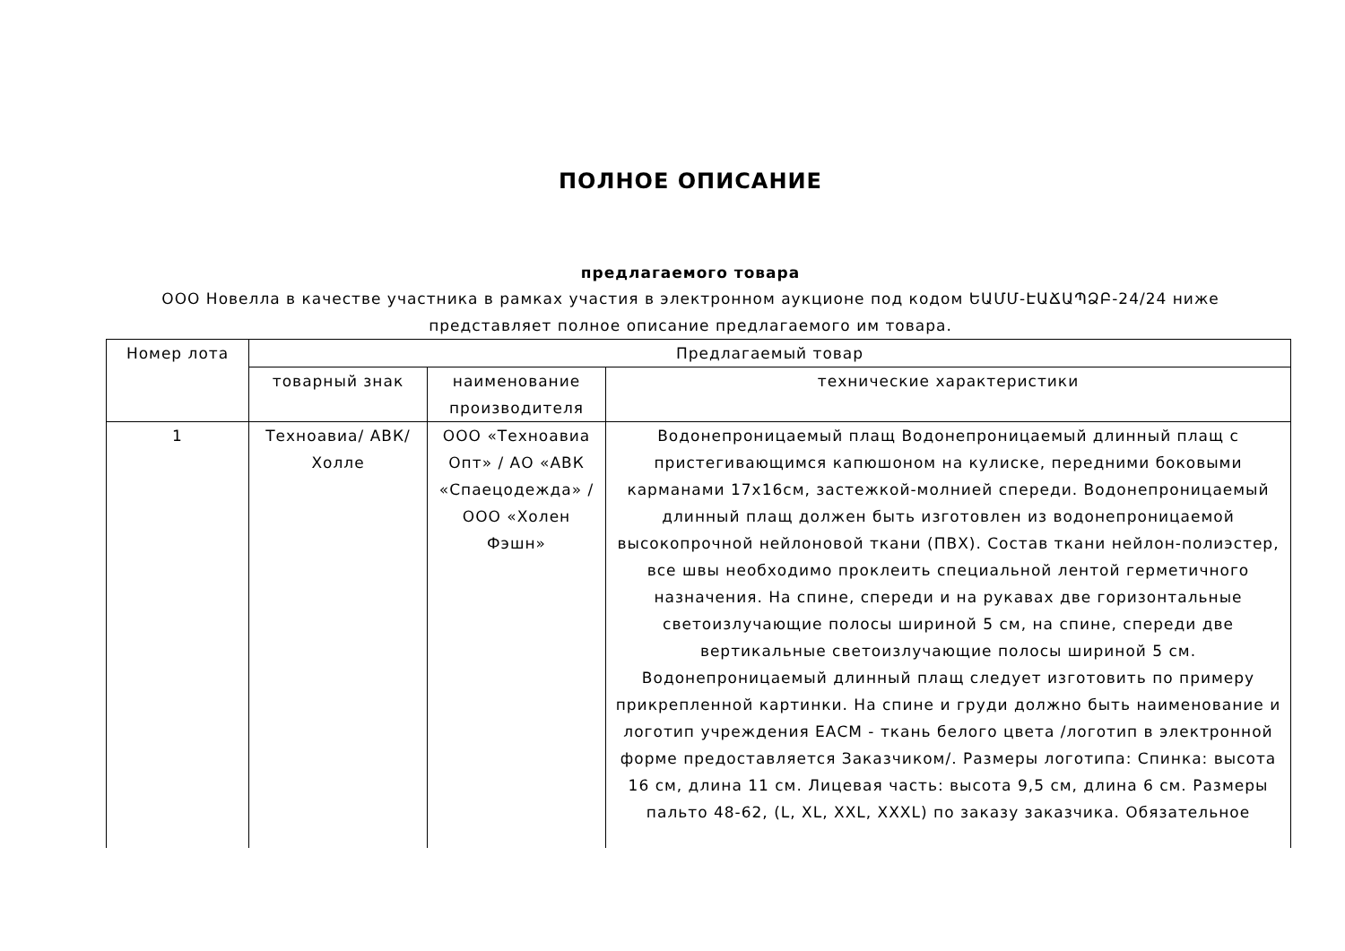ПОЛНОЕ ОПИСАНИЕ
предлагаемого товара
ООО Новелла в качестве участника в рамках участия в электронном аукционе под кодом ԵԱՄՄ-ԷԱՃԱՊՁԲ-24/24 ниже представляет полное описание предлагаемого им товара.
| Номер лота | Предлагаемый товар | | |
| | товарный знак | наименование производителя | технические характеристики |
| 1 | Техноавиа/ АВК/ Холле | ООО «Техноавиа Опт» / АО «АВК «Спаецодежда» / ООО «Холен Фэшн» | Водонепроницаемый плащ Водонепроницаемый длинный плащ с пристегивающимся капюшоном на кулиске, передними боковыми карманами 17x16см, застежкой-молнией спереди. Водонепроницаемый длинный плащ должен быть изготовлен из водонепроницаемой высокопрочной нейлоновой ткани (ПВХ). Состав ткани нейлон-полиэстер, все швы необходимо проклеить специальной лентой герметичного назначения. На спине, спереди и на рукавах две горизонтальные светоизлучающие полосы шириной 5 см, на спине, спереди две вертикальные светоизлучающие полосы шириной 5 см. Водонепроницаемый длинный плащ следует изготовить по примеру прикрепленной картинки. На спине и груди должно быть наименование и логотип учреждения ЕАСМ - ткань белого цвета /логотип в электронной форме предоставляется Заказчиком/. Размеры логотипа: Спинка: высота 16 см, длина 11 см. Лицевая часть: высота 9,5 см, длина 6 см. Размеры пальто 48-62, (L, XL, XXL, XXXL) по заказу заказчика. Обязательное |